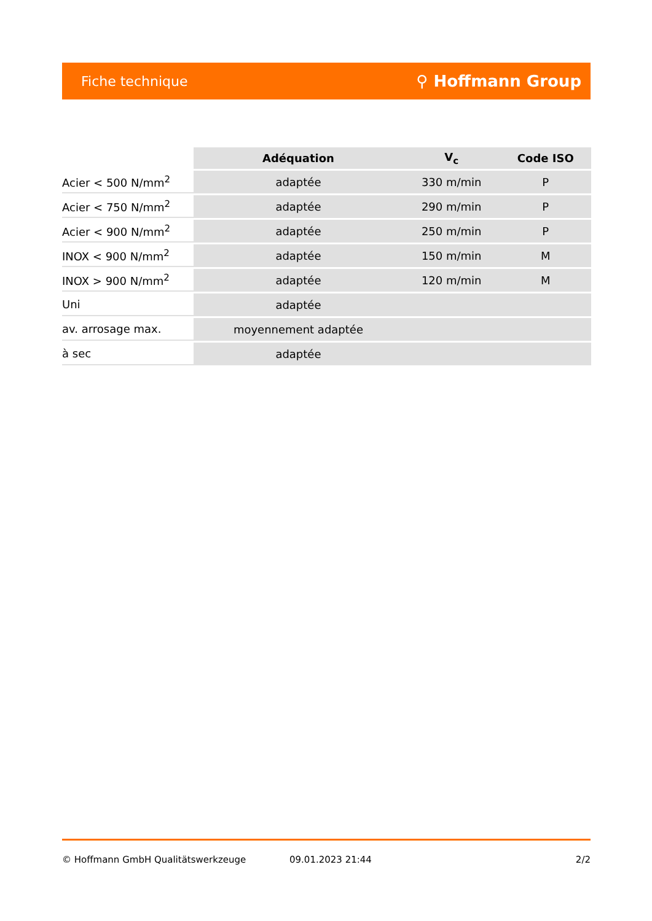Fiche technique ⚲ Hoffmann Group
| | Adéquation | V<sub>c</sub> | Code ISO |
| --- | --- | --- | --- |
| Acier < 500 N/mm<sup>2</sup> | adaptée | 330 m/min | P |
| Acier < 750 N/mm<sup>2</sup> | adaptée | 290 m/min | P |
| Acier < 900 N/mm<sup>2</sup> | adaptée | 250 m/min | P |
| INOX < 900 N/mm<sup>2</sup> | adaptée | 150 m/min | M |
| INOX > 900 N/mm<sup>2</sup> | adaptée | 120 m/min | M |
| Uni | adaptée | | |
| av. arrosage max. | moyennement adaptée | | |
| à sec | adaptée | | |
© Hoffmann GmbH Qualitätswerkzeuge 09.01.2023 21:44 2/2